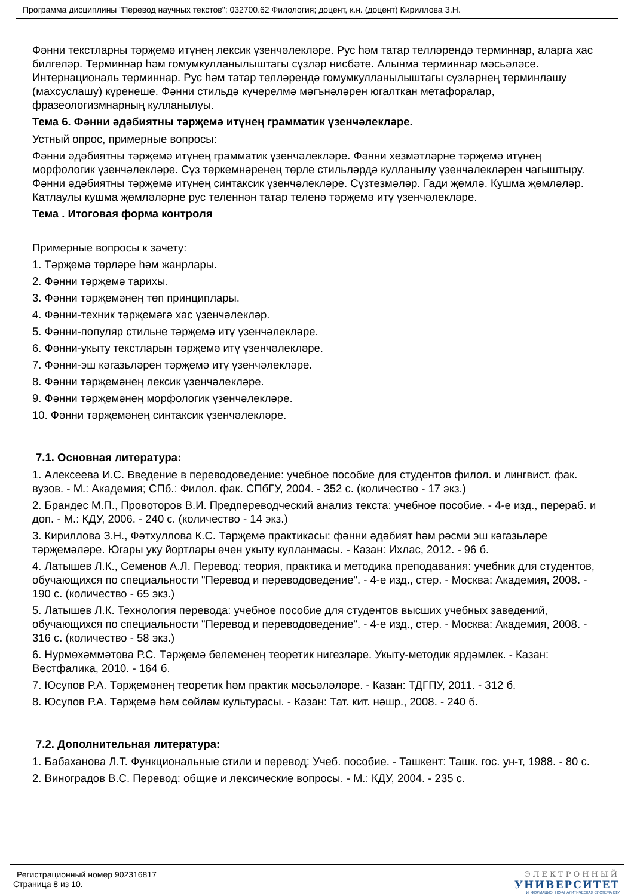Программа дисциплины "Перевод научных текстов"; 032700.62 Филология; доцент, к.н. (доцент) Кириллова З.Н.
Фәнни текстларны тәрҗемә итүнең лексик үзенчәлекләре. Рус һәм татар телләрендә терминнар, аларга хас билгеләр. Терминнар һәм гомумкулланылыштагы сүзләр нисбәте. Алынма терминнар мәсьәләсе. Интернациональ терминнар. Рус һәм татар телләрендә гомумкулланылыштагы сүзләрнең терминлашу (махсуслашу) күренеше. Фәнни стильдә күчерелмә мәгънәләрен югалткан метафоралар, фразеологизмнарның кулланылуы.
Тема 6. Фәнни әдәбиятны тәрҗемә итүнең грамматик үзенчәлекләре.
Устный опрос, примерные вопросы:
Фәнни әдәбиятны тәрҗемә итүнең грамматик үзенчәлекләре. Фәнни хезмәтләрне тәрҗемә итүнең морфологик үзенчәлекләре. Сүз төркемнәренең төрле стильләрдә кулланылу үзенчәлекләрен чагыштыру. Фәнни әдәбиятны тәрҗемә итүнең синтаксик үзенчәлекләре. Сүзтезмәләр. Гади җөмлә. Кушма җөмләләр. Катлаулы кушма җөмләләрне рус теленнән татар теленә тәрҗемә итү үзенчәлекләре.
Тема . Итоговая форма контроля
Примерные вопросы к зачету:
1. Тәрҗемә төрләре һәм жанрлары.
2. Фәнни тәрҗемә тарихы.
3. Фәнни тәрҗемәнең төп принциплары.
4. Фәнни-техник тәрҗемәгә хас үзенчәлекләр.
5. Фәнни-популяр стильне тәрҗемә итү үзенчәлекләре.
6. Фәнни-укыту текстларын тәрҗемә итү үзенчәлекләре.
7. Фәнни-эш кәгазьләрен тәрҗемә итү үзенчәлекләре.
8. Фәнни тәрҗемәнең лексик үзенчәлекләре.
9. Фәнни тәрҗемәнең морфологик үзенчәлекләре.
10. Фәнни тәрҗемәнең синтаксик үзенчәлекләре.
7.1. Основная литература:
1. Алексеева И.С. Введение в переводоведение: учебное пособие для студентов филол. и лингвист. фак. вузов. - М.: Академия; СПб.: Филол. фак. СПбГУ, 2004. - 352 с. (количество - 17 экз.)
2. Брандес М.П., Провоторов В.И. Предпереводческий анализ текста: учебное пособие. - 4-е изд., перераб. и доп. - М.: КДУ, 2006. - 240 с. (количество - 14 экз.)
3. Кириллова З.Н., Фәтхуллова К.С. Тәрҗемә практикасы: фәнни әдәбият һәм рәсми эш кәгазьләре тәрҗемәләре. Югары уку йортлары өчен укыту кулланмасы. - Казан: Ихлас, 2012. - 96 б.
4. Латышев Л.К., Семенов А.Л. Перевод: теория, практика и методика преподавания: учебник для студентов, обучающихся по специальности "Перевод и переводоведение". - 4-е изд., стер. - Москва: Академия, 2008. - 190 с. (количество - 65 экз.)
5. Латышев Л.К. Технология перевода: учебное пособие для студентов высших учебных заведений, обучающихся по специальности "Перевод и переводоведение". - 4-е изд., стер. - Москва: Академия, 2008. - 316 с. (количество - 58 экз.)
6. Нурмөхәммәтова Р.С. Тәрҗемә белеменең теоретик нигезләре. Укыту-методик ярдәмлек. - Казан: Вестфалика, 2010. - 164 б.
7. Юсупов Р.А. Тәрҗемәнең теоретик һәм практик мәсьәләләре. - Казан: ТДГПУ, 2011. - 312 б.
8. Юсупов Р.А. Тәрҗемә һәм сөйләм культурасы. - Казан: Тат. кит. нәшр., 2008. - 240 б.
7.2. Дополнительная литература:
1. Бабаханова Л.Т. Функциональные стили и перевод: Учеб. пособие. - Ташкент: Ташк. гос. ун-т, 1988. - 80 с.
2. Виноградов В.С. Перевод: общие и лексические вопросы. - М.: КДУ, 2004. - 235 с.
Регистрационный номер 902316817
Страница 8 из 10.
ЭЛЕКТРОННЫЙ
УНИВЕРСИТЕТ
ИНФОРМАЦИОННО-АНАЛИТИЧЕСКАЯ СИСТЕМА КФУ